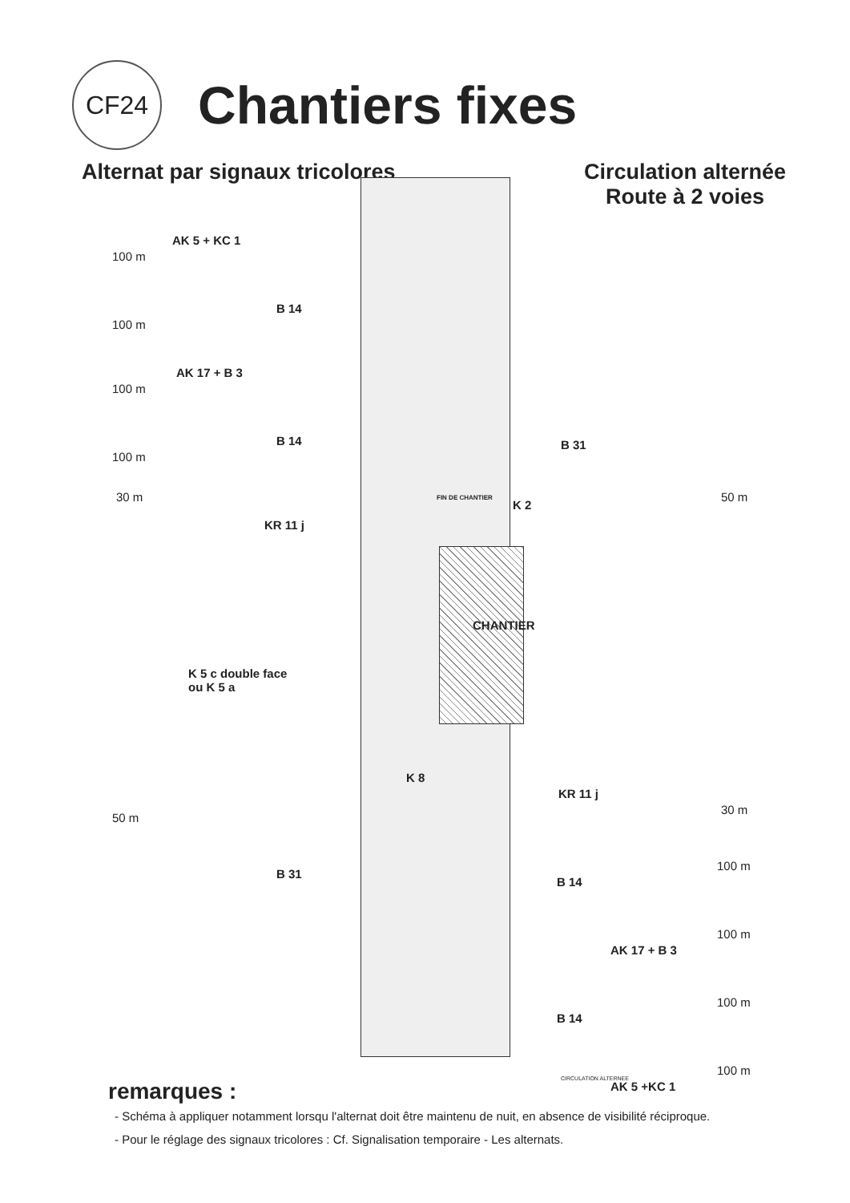CF24
Chantiers fixes
Alternat par signaux tricolores
Circulation alternée
Route à 2 voies
AK 5 + KC 1
100 m
B 14
100 m
AK 17 + B 3
100 m
B 14
100 m
30 m
KR 11 j
B 31
FIN DE CHANTIER
K 2
50 m
CHANTIER
K 5 c double face
ou K 5 a
K 8
KR 11 j
30 m
50 m
B 31
B 14
100 m
AK 17 + B 3
100 m
B 14
100 m
CIRCULATION ALTERNEE
AK 5 +KC 1
100 m
remarques :
- Schéma à appliquer notamment lorsqu l'alternat doit être maintenu de nuit, en absence de visibilité réciproque.
- Pour le réglage des signaux tricolores : Cf. Signalisation temporaire - Les alternats.